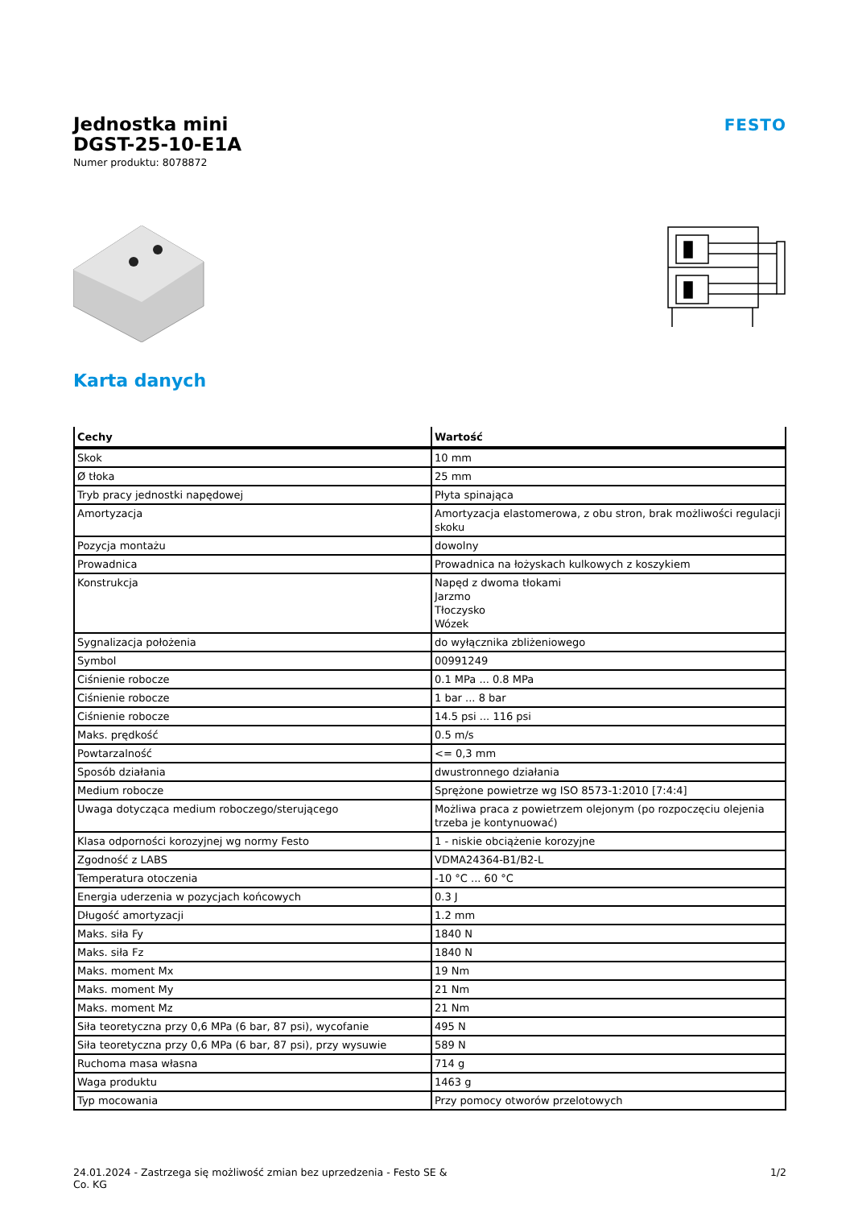Jednostka mini
DGST-25-10-E1A
Numer produktu: 8078872
FESTO
Karta danych
| Cechy | Wartość |
| --- | --- |
| Skok | 10 mm |
| Ø tłoka | 25 mm |
| Tryb pracy jednostki napędowej | Płyta spinająca |
| Amortyzacja | Amortyzacja elastomerowa, z obu stron, brak możliwości regulacji skoku |
| Pozycja montażu | dowolny |
| Prowadnica | Prowadnica na łożyskach kulkowych z koszykiem |
| Konstrukcja | Napęd z dwoma tłokami Jarzmo Tłoczysko Wózek |
| Sygnalizacja położenia | do wyłącznika zbliżeniowego |
| Symbol | 00991249 |
| Ciśnienie robocze | 0.1 MPa ... 0.8 MPa |
| Ciśnienie robocze | 1 bar ... 8 bar |
| Ciśnienie robocze | 14.5 psi ... 116 psi |
| Maks. prędkość | 0.5 m/s |
| Powtarzalność | <= 0,3 mm |
| Sposób działania | dwustronnego działania |
| Medium robocze | Sprężone powietrze wg ISO 8573-1:2010 [7:4:4] |
| Uwaga dotycząca medium roboczego/sterującego | Możliwa praca z powietrzem olejonym (po rozpoczęciu olejenia trzeba je kontynuować) |
| Klasa odporności korozyjnej wg normy Festo | 1 - niskie obciążenie korozyjne |
| Zgodność z LABS | VDMA24364-B1/B2-L |
| Temperatura otoczenia | -10 °C ... 60 °C |
| Energia uderzenia w pozycjach końcowych | 0.3 J |
| Długość amortyzacji | 1.2 mm |
| Maks. siła Fy | 1840 N |
| Maks. siła Fz | 1840 N |
| Maks. moment Mx | 19 Nm |
| Maks. moment My | 21 Nm |
| Maks. moment Mz | 21 Nm |
| Siła teoretyczna przy 0,6 MPa (6 bar, 87 psi), wycofanie | 495 N |
| Siła teoretyczna przy 0,6 MPa (6 bar, 87 psi), przy wysuwie | 589 N |
| Ruchoma masa własna | 714 g |
| Waga produktu | 1463 g |
| Typ mocowania | Przy pomocy otworów przelotowych |
24.01.2024 - Zastrzega się możliwość zmian bez uprzedzenia - Festo SE &
Co. KG
1/2